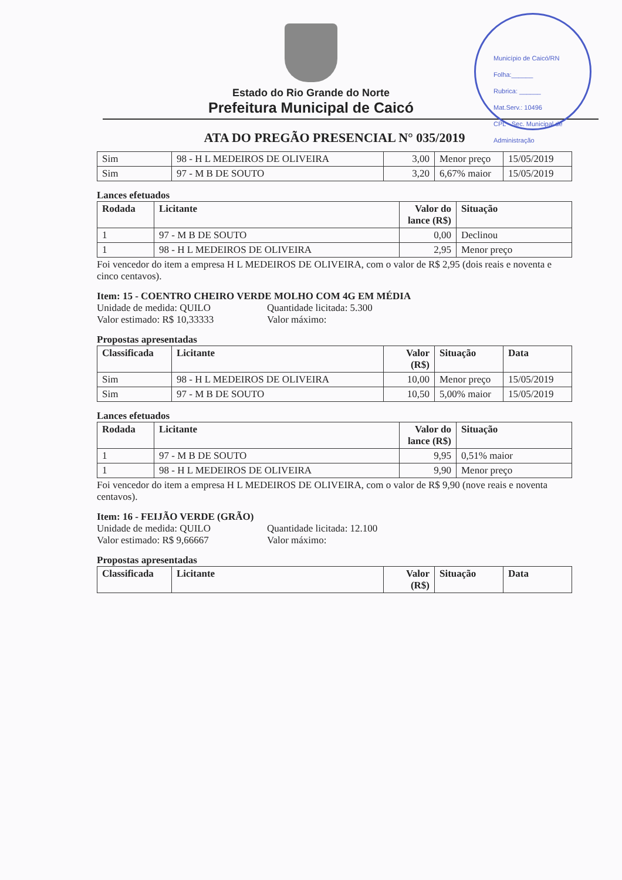Estado do Rio Grande do Norte
Prefeitura Municipal de Caicó
Município de Caicó/RN
Folha:______
Rubrica: ______
Mat.Serv.: 10496
CPL - Sec. Municipal de Administração
ATA DO PREGÃO PRESENCIAL N° 035/2019
| Sim | 98 - H L MEDEIROS DE OLIVEIRA | 3,00 | Menor preço | 15/05/2019 |
| Sim | 97 - M B DE SOUTO | 3,20 | 6,67% maior | 15/05/2019 |
Lances efetuados
| Rodada | Licitante | Valor do lance (R$) | Situação |
| --- | --- | --- | --- |
| 1 | 97 - M B DE SOUTO | 0,00 | Declinou |
| 1 | 98 - H L MEDEIROS DE OLIVEIRA | 2,95 | Menor preço |
Foi vencedor do item a empresa H L MEDEIROS DE OLIVEIRA, com o valor de R$ 2,95 (dois reais e noventa e cinco centavos).
Item: 15 - COENTRO CHEIRO VERDE MOLHO COM 4G EM MÉDIA
Unidade de medida: QUILO Quantidade licitada: 5.300 Valor estimado: R$ 10,33333 Valor máximo:
Propostas apresentadas
| Classificada | Licitante | Valor (R$) | Situação | Data |
| --- | --- | --- | --- | --- |
| Sim | 98 - H L MEDEIROS DE OLIVEIRA | 10,00 | Menor preço | 15/05/2019 |
| Sim | 97 - M B DE SOUTO | 10,50 | 5,00% maior | 15/05/2019 |
Lances efetuados
| Rodada | Licitante | Valor do lance (R$) | Situação |
| --- | --- | --- | --- |
| 1 | 97 - M B DE SOUTO | 9,95 | 0,51% maior |
| 1 | 98 - H L MEDEIROS DE OLIVEIRA | 9,90 | Menor preço |
Foi vencedor do item a empresa H L MEDEIROS DE OLIVEIRA, com o valor de R$ 9,90 (nove reais e noventa centavos).
Item: 16 - FEIJÃO VERDE (GRÃO)
Unidade de medida: QUILO Quantidade licitada: 12.100 Valor estimado: R$ 9,66667 Valor máximo:
Propostas apresentadas
| Classificada | Licitante | Valor (R$) | Situação | Data |
| --- | --- | --- | --- | --- |